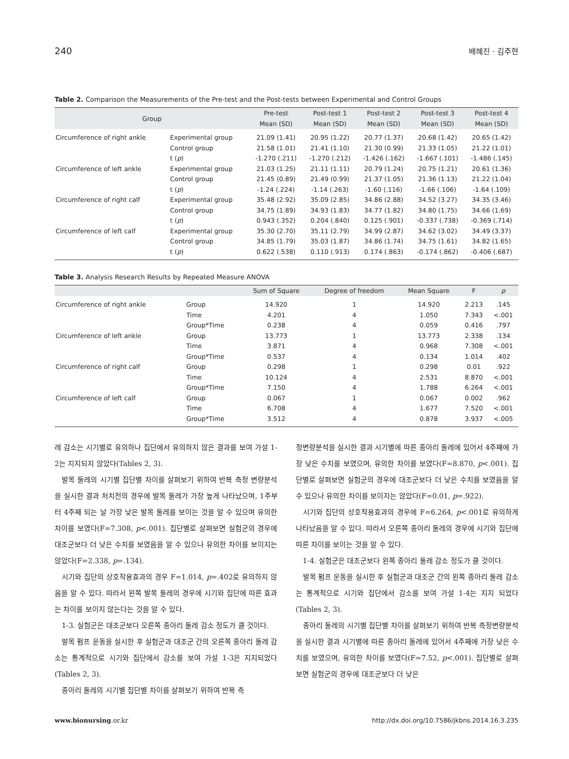240 배혜진 · 김주현
Table 2. Comparison the Measurements of the Pre-test and the Post-tests between Experimental and Control Groups
| Group | | Pre-test | Post-test 1 | Post-test 2 | Post-test 3 | Post-test 4 |
| --- | --- | --- | --- | --- | --- | --- |
| | | Mean (SD) | Mean (SD) | Mean (SD) | Mean (SD) | Mean (SD) |
| Circumference of right ankle | Experimental group | 21.09 (1.41) | 20.95 (1.22) | 20.77 (1.37) | 20.68 (1.42) | 20.65 (1.42) |
| | Control group | 21.58 (1.01) | 21.41 (1.10) | 21.30 (0.99) | 21.33 (1.05) | 21.22 (1.01) |
| | t ( p ) | -1.270 (.211) | -1.270 (.212) | -1.426 (.162) | -1.667 (.101) | -1.486 (.145) |
| Circumference of left ankle | Experimental group | 21.03 (1.25) | 21.11 (1.11) | 20.79 (1.24) | 20.75 (1.21) | 20.61 (1.36) |
| | Control group | 21.45 (0.89) | 21.49 (0.99) | 21.37 (1.05) | 21.36 (1.13) | 21.22 (1.04) |
| | t ( p ) | -1.24 (.224) | -1.14 (.263) | -1.60 (.116) | -1.66 (.106) | -1.64 (.109) |
| Circumference of right calf | Experimental group | 35.48 (2.92) | 35.09 (2.85) | 34.86 (2.88) | 34.52 (3.27) | 34.35 (3.46) |
| | Control group | 34.75 (1.89) | 34.93 (1.83) | 34.77 (1.82) | 34.80 (1.75) | 34.66 (1.69) |
| | t ( p ) | 0.943 (.352) | 0.204 (.840) | 0.125 (.901) | -0.337 (.738) | -0.369 (.714) |
| Circumference of left calf | Experimental group | 35.30 (2.70) | 35.11 (2.79) | 34.99 (2.87) | 34.62 (3.02) | 34.49 (3.37) |
| | Control group | 34.85 (1.79) | 35.03 (1.87) | 34.86 (1.74) | 34.75 (1.61) | 34.82 (1.65) |
| | t ( p ) | 0.622 (.538) | 0.110 (.913) | 0.174 (.863) | -0.174 (.862) | -0.406 (.687) |
Table 3. Analysis Research Results by Repeated Measure ANOVA
| | | Sum of Square | Degree of freedom | Mean Square | F | p |
| --- | --- | --- | --- | --- | --- | --- |
| Circumference of right ankle | Group | 14.920 | 1 | 14.920 | 2.213 | .145 |
| | Time | 4.201 | 4 | 1.050 | 7.343 | <.001 |
| | Group*Time | 0.238 | 4 | 0.059 | 0.416 | .797 |
| Circumference of left ankle | Group | 13.773 | 1 | 13.773 | 2.338 | .134 |
| | Time | 3.871 | 4 | 0.968 | 7.308 | <.001 |
| | Group*Time | 0.537 | 4 | 0.134 | 1.014 | .402 |
| Circumference of right calf | Group | 0.298 | 1 | 0.298 | 0.01 | .922 |
| | Time | 10.124 | 4 | 2.531 | 8.870 | <.001 |
| | Group*Time | 7.150 | 4 | 1.788 | 6.264 | <.001 |
| Circumference of left calf | Group | 0.067 | 1 | 0.067 | 0.002 | .962 |
| | Time | 6.708 | 4 | 1.677 | 7.520 | <.001 |
| | Group*Time | 3.512 | 4 | 0.878 | 3.937 | <.005 |
레 감소는 시기별로 유의하나 집단에서 유의하지 않은 결과를 보여 가설 1-2는 지지되지 않았다(Tables 2, 3).
발목 둘레의 시기별 집단별 차이를 살펴보기 위하여 반복 측정 변량분석을 실시한 결과 처치전의 경우에 발목 둘레가 가장 높게 나타났으며, 1주부터 4주째 되는 날 가장 낮은 발목 둘레를 보이는 것을 알 수 있으며 유의한 차이를 보였다(F=7.308, p<.001). 집단별로 살펴보면 실험군의 경우에 대조군보다 더 낮은 수치를 보였음을 알 수 있으나 유의한 차이를 보이지는 않았다(F=2.338, p=.134).
시기와 집단의 상호작용효과의 경우 F=1.014, p=.402로 유의하지 않음을 알 수 있다. 따라서 왼쪽 발목 둘레의 경우에 시기와 집단에 따른 효과는 차이를 보이지 않는다는 것을 알 수 있다.
1-3. 실험군은 대조군보다 오른쪽 종아리 둘레 감소 정도가 클 것이다.
발목 펌프 운동을 실시한 후 실험군과 대조군 간의 오른쪽 종아리 둘레 감소는 통계적으로 시기와 집단에서 감소를 보여 가설 1-3은 지지되었다(Tables 2, 3).
종아리 둘레의 시기별 집단별 차이를 살펴보기 위하여 반복 측
정변량분석을 실시한 결과 시기별에 따른 종아리 둘레에 있어서 4주째에 가장 낮은 수치를 보였으며, 유의한 차이를 보였다(F=8.870, p<.001). 집단별로 살펴보면 실험군의 경우에 대조군보다 더 낮은 수치를 보였음을 알 수 있으나 유의한 차이를 보이지는 않았다(F=0.01, p=.922).
시기와 집단의 상호작용효과의 경우에 F=6.264, p<.001로 유의하게 나타났음을 알 수 있다. 따라서 오른쪽 종아리 둘레의 경우에 시기와 집단에 따른 차이를 보이는 것을 알 수 있다.
1-4. 실험군은 대조군보다 왼쪽 종아리 둘레 감소 정도가 클 것이다.
발목 펌프 운동을 실시한 후 실험군과 대조군 간의 왼쪽 종아리 둘레 감소는 통계적으로 시기와 집단에서 감소를 보여 가설 1-4는 지지 되었다(Tables 2, 3).
종아리 둘레의 시기별 집단별 차이를 살펴보기 위하여 반복 측정변량분석을 실시한 결과 시기별에 따른 종아리 둘레에 있어서 4주째에 가장 낮은 수치를 보였으며, 유의한 차이를 보였다(F=7.52, p<.001). 집단별로 살펴보면 실험군의 경우에 대조군보다 더 낮은
www.bionursing.or.kr http://dx.doi.org/10.7586/jkbns.2014.16.3.235